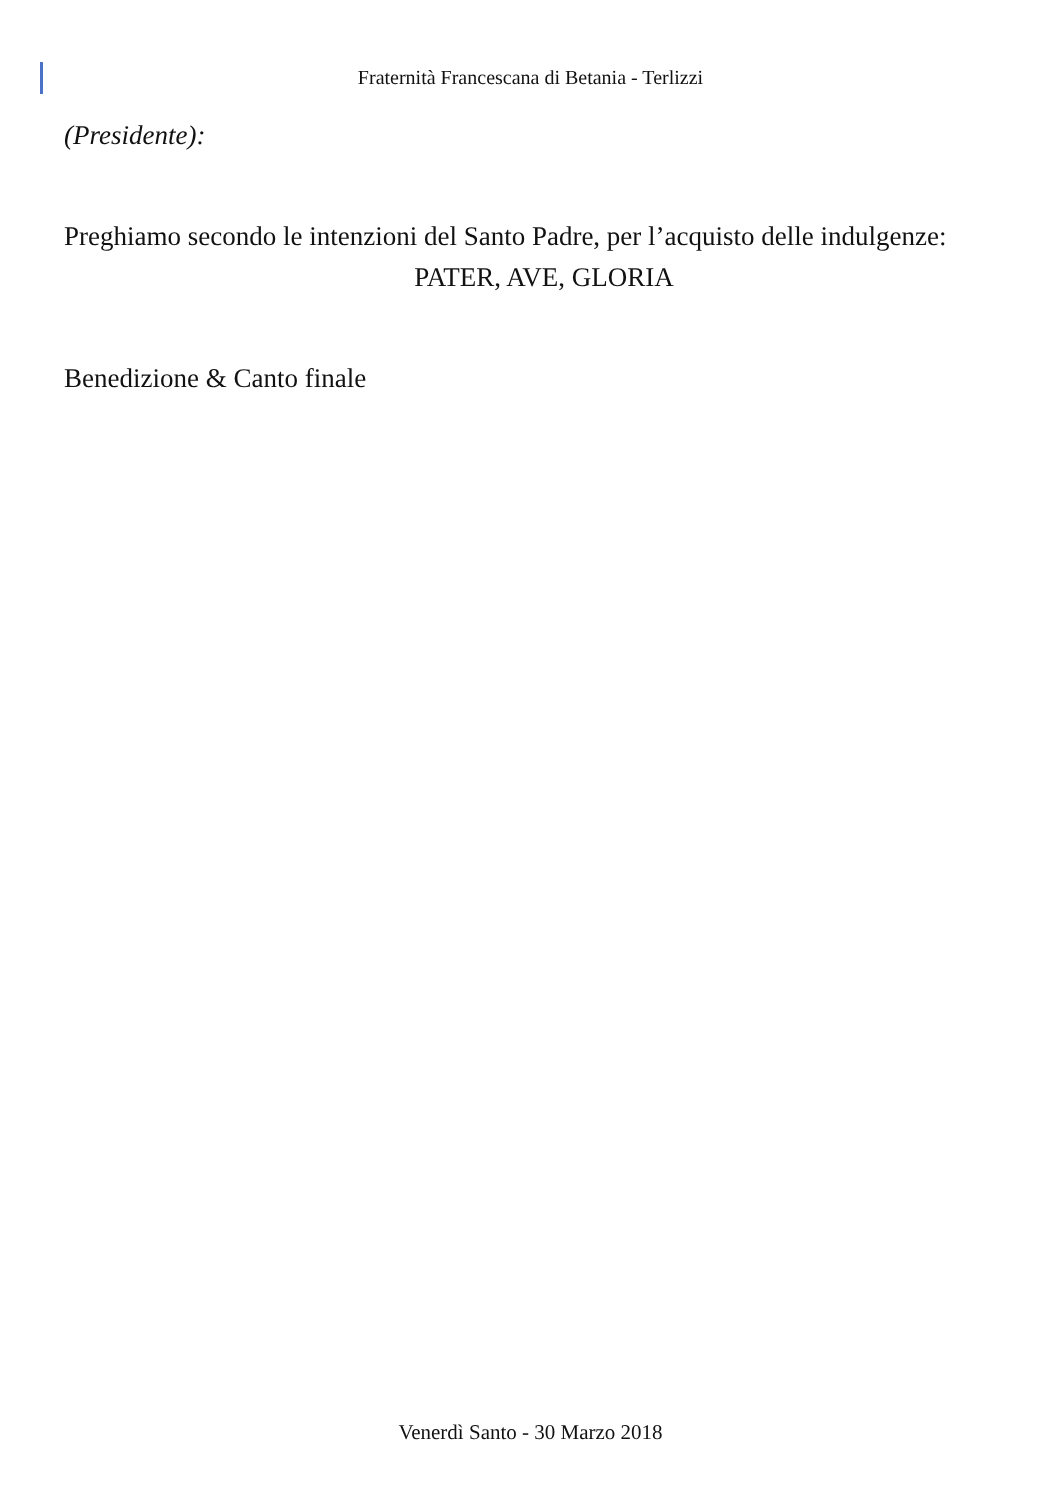Fraternità Francescana di Betania - Terlizzi
(Presidente):
Preghiamo secondo le intenzioni del Santo Padre, per l’acquisto delle indulgenze:
PATER, AVE, GLORIA
Benedizione & Canto finale
Venerdì Santo - 30 Marzo 2018